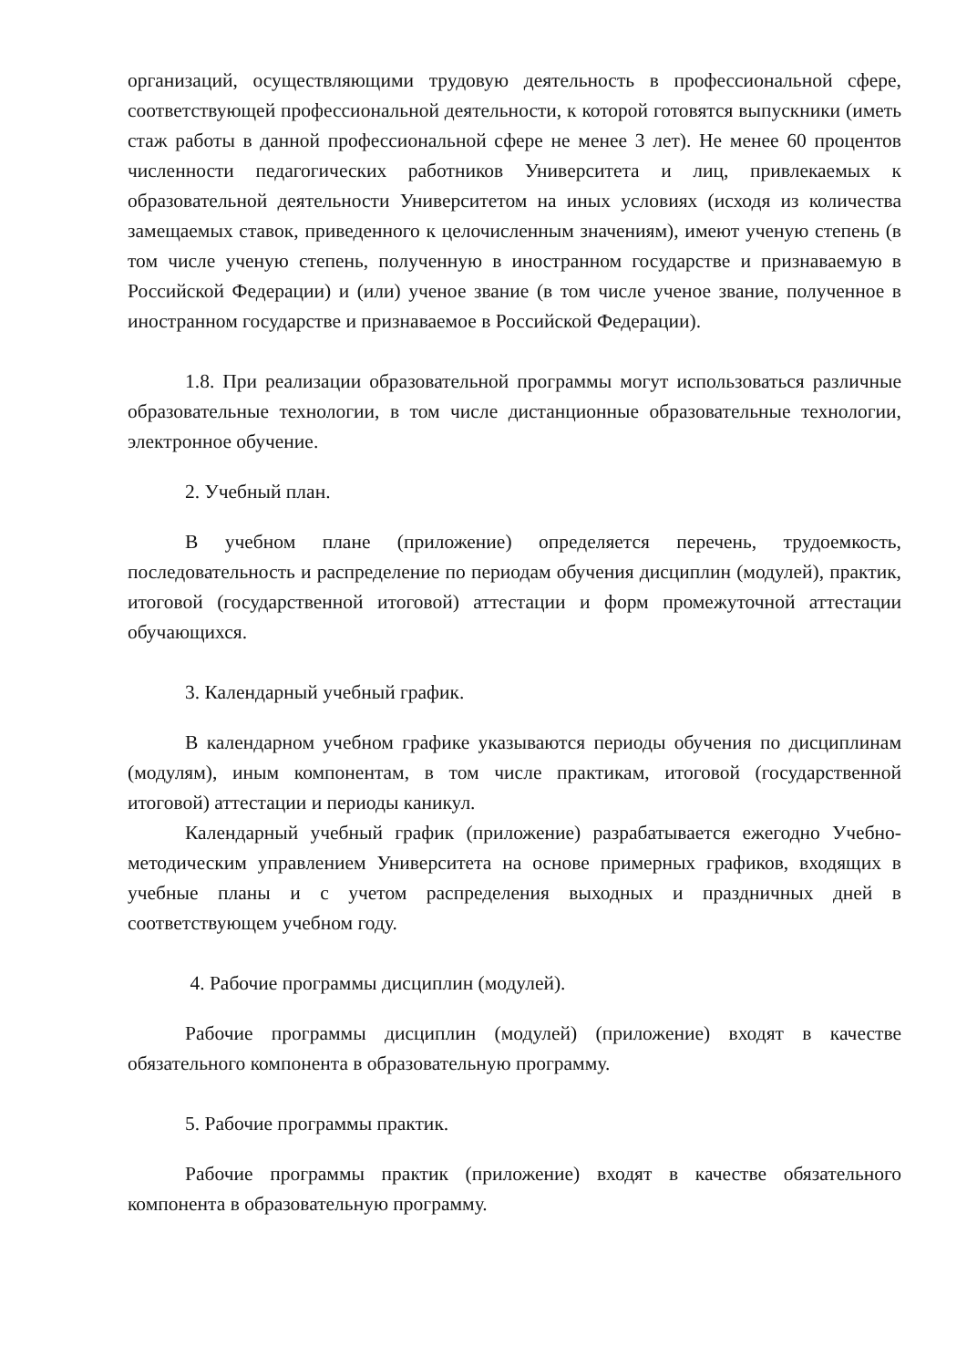организаций, осуществляющими трудовую деятельность в профессиональной сфере, соответствующей профессиональной деятельности, к которой готовятся выпускники (иметь стаж работы в данной профессиональной сфере не менее 3 лет). Не менее 60 процентов численности педагогических работников Университета и лиц, привлекаемых к образовательной деятельности Университетом на иных условиях (исходя из количества замещаемых ставок, приведенного к целочисленным значениям), имеют ученую степень (в том числе ученую степень, полученную в иностранном государстве и признаваемую в Российской Федерации) и (или) ученое звание (в том числе ученое звание, полученное в иностранном государстве и признаваемое в Российской Федерации).
1.8. При реализации образовательной программы могут использоваться различные образовательные технологии, в том числе дистанционные образовательные технологии, электронное обучение.
2. Учебный план.
В учебном плане (приложение) определяется перечень, трудоемкость, последовательность и распределение по периодам обучения дисциплин (модулей), практик, итоговой (государственной итоговой) аттестации и форм промежуточной аттестации обучающихся.
3. Календарный учебный график.
В календарном учебном графике указываются периоды обучения по дисциплинам (модулям), иным компонентам, в том числе практикам, итоговой (государственной итоговой) аттестации и периоды каникул.
Календарный учебный график (приложение) разрабатывается ежегодно Учебно-методическим управлением Университета на основе примерных графиков, входящих в учебные планы и с учетом распределения выходных и праздничных дней в соответствующем учебном году.
4. Рабочие программы дисциплин (модулей).
Рабочие программы дисциплин (модулей) (приложение) входят в качестве обязательного компонента в образовательную программу.
5. Рабочие программы практик.
Рабочие программы практик (приложение) входят в качестве обязательного компонента в образовательную программу.